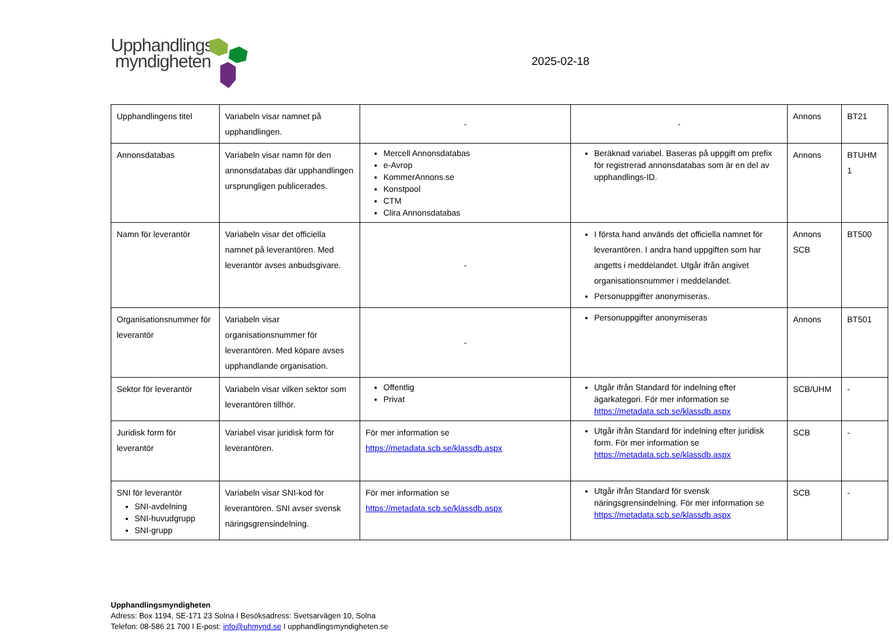Upphandlings
myndigheten
2025-02-18
| Upphandlingens titel | Variabeln visar namnet på upphandlingen. | - | - | Annons | BT21 |
| Annonsdatabas | Variabeln visar namn för den annonsdatabas där upphandlingen ursprungligen publicerades. | Mercell Annonsdatabas e-Avrop KommerAnnons.se Konstpool CTM Clira Annonsdatabas | Beräknad variabel. Baseras på uppgift om prefix för registrerad annonsdatabas som är en del av upphandlings-ID. | Annons | BTUHM 1 |
| Namn för leverantör | Variabeln visar det officiella namnet på leverantören. Med leverantör avses anbudsgivare. | - | I första hand används det officiella namnet för leverantören. I andra hand uppgiften som har angetts i meddelandet. Utgår ifrån angivet organisationsnummer i meddelandet. Personuppgifter anonymiseras. | Annons SCB | BT500 |
| Organisationsnummer för leverantör | Variabeln visar organisationsnummer för leverantören. Med köpare avses upphandlande organisation. | - | Personuppgifter anonymiseras | Annons | BT501 |
| Sektor för leverantör | Variabeln visar vilken sektor som leverantören tillhör. | Offentlig Privat | Utgår ifrån Standard för indelning efter ägarkategori. För mer information se https://metadata.scb.se/klassdb.aspx | SCB/UHM | - |
| Juridisk form för leverantör | Variabel visar juridisk form för leverantören. | För mer information se https://metadata.scb.se/klassdb.aspx | Utgår ifrån Standard för indelning efter juridisk form. För mer information se https://metadata.scb.se/klassdb.aspx | SCB | - |
| SNI för leverantör SNI-avdelning SNI-huvudgrupp SNI-grupp | Variabeln visar SNI-kod för leverantören. SNI avser svensk näringsgrensindelning. | För mer information se https://metadata.scb.se/klassdb.aspx | Utgår ifrån Standard för svensk näringsgrensindelning. För mer information se https://metadata.scb.se/klassdb.aspx | SCB | - |
Upphandlingsmyndigheten
Adress: Box 1194, SE-171 23 Solna I Besöksadress: Svetsarvägen 10, Solna
Telefon: 08-586 21 700 I E-post: info@uhmynd.se I upphandlingsmyndigheten.se